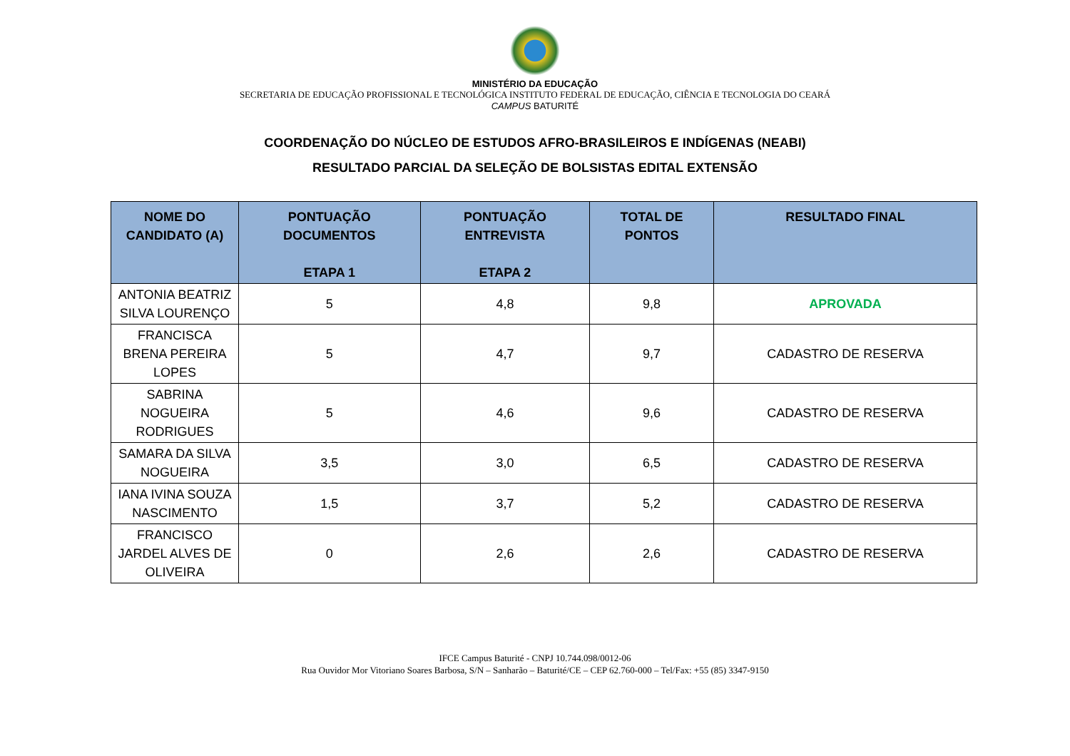MINISTÉRIO DA EDUCAÇÃO
SECRETARIA DE EDUCAÇÃO PROFISSIONAL E TECNOLÓGICA INSTITUTO FEDERAL DE EDUCAÇÃO, CIÊNCIA E TECNOLOGIA DO CEARÁ
CAMPUS BATURITÉ
COORDENAÇÃO DO NÚCLEO DE ESTUDOS AFRO-BRASILEIROS E INDÍGENAS (NEABI)
RESULTADO PARCIAL DA SELEÇÃO DE BOLSISTAS EDITAL EXTENSÃO
| NOME DO CANDIDATO (A) | PONTUAÇÃO DOCUMENTOS ETAPA 1 | PONTUAÇÃO ENTREVISTA ETAPA 2 | TOTAL DE PONTOS | RESULTADO FINAL |
| --- | --- | --- | --- | --- |
| ANTONIA BEATRIZ SILVA LOURENÇO | 5 | 4,8 | 9,8 | APROVADA |
| FRANCISCA BRENA PEREIRA LOPES | 5 | 4,7 | 9,7 | CADASTRO DE RESERVA |
| SABRINA NOGUEIRA RODRIGUES | 5 | 4,6 | 9,6 | CADASTRO DE RESERVA |
| SAMARA DA SILVA NOGUEIRA | 3,5 | 3,0 | 6,5 | CADASTRO DE RESERVA |
| IANA IVINA SOUZA NASCIMENTO | 1,5 | 3,7 | 5,2 | CADASTRO DE RESERVA |
| FRANCISCO JARDEL ALVES DE OLIVEIRA | 0 | 2,6 | 2,6 | CADASTRO DE RESERVA |
IFCE Campus Baturité - CNPJ 10.744.098/0012-06
Rua Ouvidor Mor Vitoriano Soares Barbosa, S/N – Sanharão – Baturité/CE – CEP 62.760-000 – Tel/Fax: +55 (85) 3347-9150